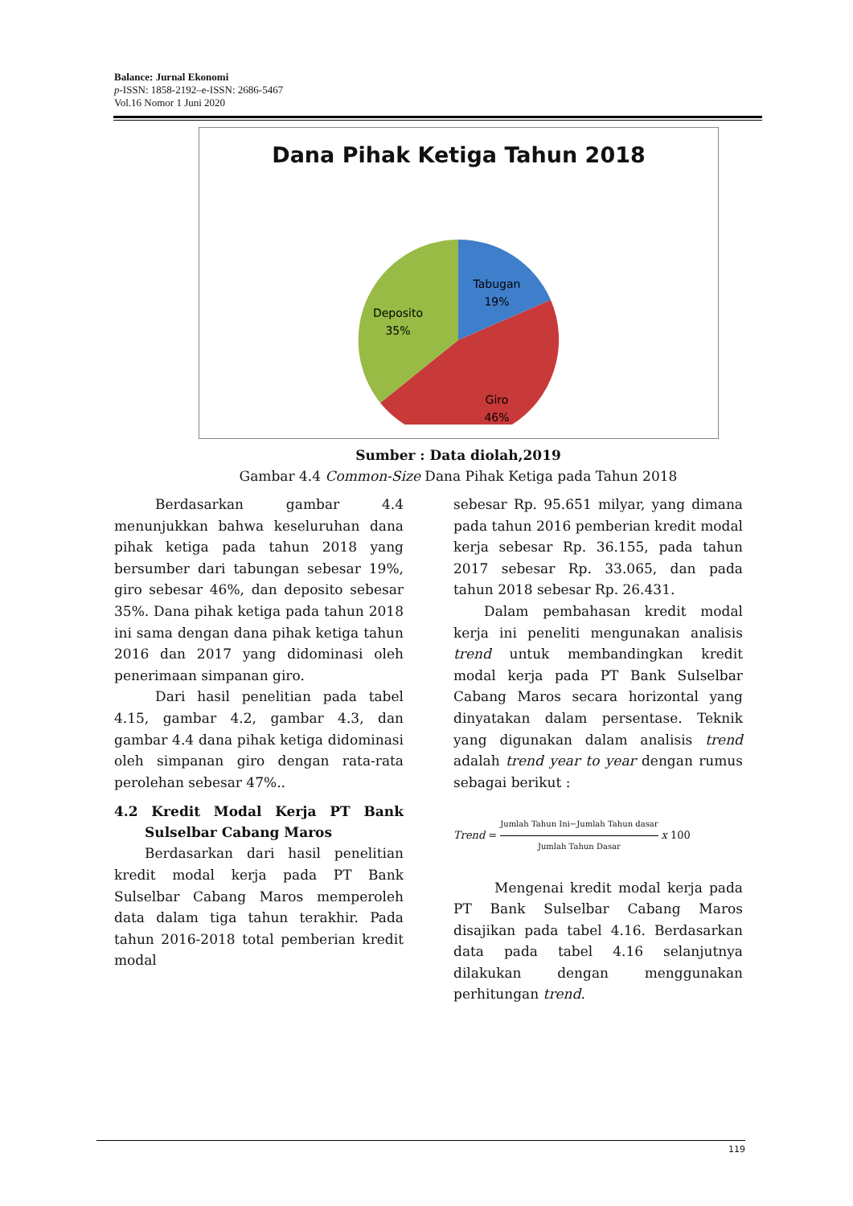Balance: Jurnal Ekonomi
p-ISSN: 1858-2192–e-ISSN: 2686-5467
Vol.16 Nomor 1 Juni 2020
Dana Pihak Ketiga Tahun 2018
Tabugan
19%
Deposito
35%
Giro
46%
Sumber : Data diolah,2019
Gambar 4.4 Common-Size Dana Pihak Ketiga pada Tahun 2018
Berdasarkan gambar 4.4 menunjukkan bahwa keseluruhan dana pihak ketiga pada tahun 2018 yang bersumber dari tabungan sebesar 19%, giro sebesar 46%, dan deposito sebesar 35%. Dana pihak ketiga pada tahun 2018 ini sama dengan dana pihak ketiga tahun 2016 dan 2017 yang didominasi oleh penerimaan simpanan giro.
Dari hasil penelitian pada tabel 4.15, gambar 4.2, gambar 4.3, dan gambar 4.4 dana pihak ketiga didominasi oleh simpanan giro dengan rata-rata perolehan sebesar 47%..
4.2 Kredit Modal Kerja PT Bank Sulselbar Cabang Maros
Berdasarkan dari hasil penelitian kredit modal kerja pada PT Bank Sulselbar Cabang Maros memperoleh data dalam tiga tahun terakhir. Pada tahun 2016-2018 total pemberian kredit modal
sebesar Rp. 95.651 milyar, yang dimana pada tahun 2016 pemberian kredit modal kerja sebesar Rp. 36.155, pada tahun 2017 sebesar Rp. 33.065, dan pada tahun 2018 sebesar Rp. 26.431.
Dalam pembahasan kredit modal kerja ini peneliti mengunakan analisis trend untuk membandingkan kredit modal kerja pada PT Bank Sulselbar Cabang Maros secara horizontal yang dinyatakan dalam persentase. Teknik yang digunakan dalam analisis trend adalah trend year to year dengan rumus sebagai berikut :
Trend = Jumlah Tahun Ini−Jumlah Tahun dasar Jumlah Tahun Dasar x 100
Mengenai kredit modal kerja pada PT Bank Sulselbar Cabang Maros disajikan pada tabel 4.16. Berdasarkan data pada tabel 4.16 selanjutnya dilakukan dengan menggunakan perhitungan trend.
119